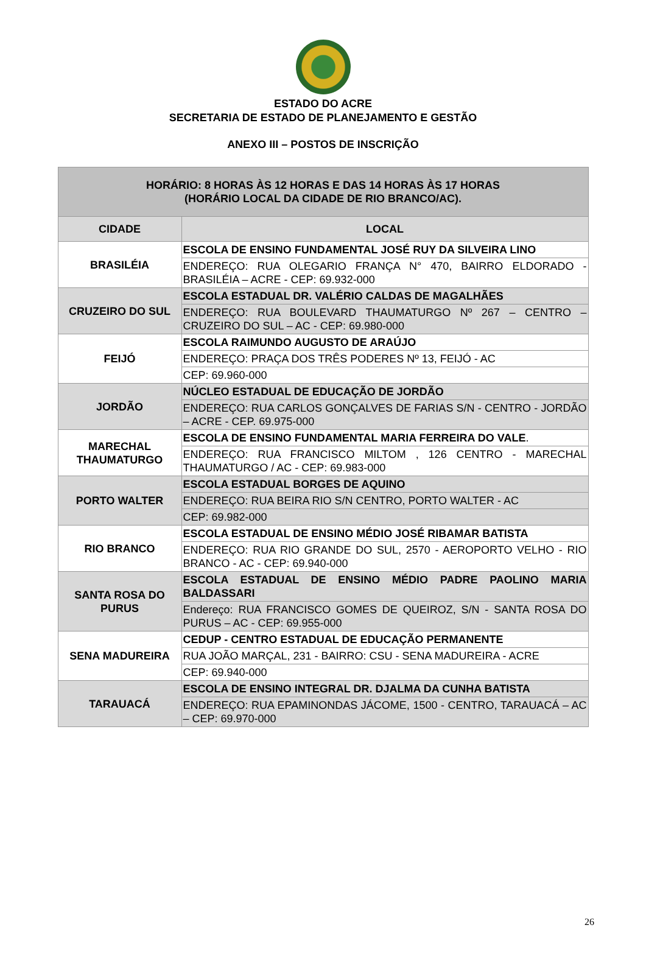ESTADO DO ACRE
SECRETARIA DE ESTADO DE PLANEJAMENTO E GESTÃO
ANEXO III – POSTOS DE INSCRIÇÃO
| HORÁRIO: 8 HORAS ÀS 12 HORAS E DAS 14 HORAS ÀS 17 HORAS (HORÁRIO LOCAL DA CIDADE DE RIO BRANCO/AC). | |
| --- | --- |
| CIDADE | LOCAL |
| BRASILÉIA | ESCOLA DE ENSINO FUNDAMENTAL JOSÉ RUY DA SILVEIRA LINO |
| | ENDEREÇO: RUA OLEGARIO FRANÇA N° 470, BAIRRO ELDORADO - BRASILÉIA – ACRE - CEP: 69.932-000 |
| CRUZEIRO DO SUL | ESCOLA ESTADUAL DR. VALÉRIO CALDAS DE MAGALHÃES |
| | ENDEREÇO: RUA BOULEVARD THAUMATURGO Nº 267 – CENTRO – CRUZEIRO DO SUL – AC - CEP: 69.980-000 |
| FEIJÓ | ESCOLA RAIMUNDO AUGUSTO DE ARAÚJO |
| | ENDEREÇO: PRAÇA DOS TRÊS PODERES Nº 13, FEIJÓ - AC |
| | CEP: 69.960-000 |
| JORDÃO | NÚCLEO ESTADUAL DE EDUCAÇÃO DE JORDÃO |
| | ENDEREÇO: RUA CARLOS GONÇALVES DE FARIAS S/N - CENTRO - JORDÃO – ACRE - CEP. 69.975-000 |
| MARECHAL THAUMATURGO | ESCOLA DE ENSINO FUNDAMENTAL MARIA FERREIRA DO VALE . |
| | ENDEREÇO: RUA FRANCISCO MILTOM , 126 CENTRO - MARECHAL THAUMATURGO / AC - CEP: 69.983-000 |
| PORTO WALTER | ESCOLA ESTADUAL BORGES DE AQUINO |
| | ENDEREÇO: RUA BEIRA RIO S/N CENTRO, PORTO WALTER - AC |
| | CEP: 69.982-000 |
| RIO BRANCO | ESCOLA ESTADUAL DE ENSINO MÉDIO JOSÉ RIBAMAR BATISTA |
| | ENDEREÇO: RUA RIO GRANDE DO SUL, 2570 - AEROPORTO VELHO - RIO BRANCO - AC - CEP: 69.940-000 |
| SANTA ROSA DO PURUS | ESCOLA ESTADUAL DE ENSINO MÉDIO PADRE PAOLINO MARIA BALDASSARI |
| | Endereço: RUA FRANCISCO GOMES DE QUEIROZ, S/N - SANTA ROSA DO PURUS – AC - CEP: 69.955-000 |
| SENA MADUREIRA | CEDUP - CENTRO ESTADUAL DE EDUCAÇÃO PERMANENTE |
| | RUA JOÃO MARÇAL, 231 - BAIRRO: CSU - SENA MADUREIRA - ACRE |
| | CEP: 69.940-000 |
| TARAUACÁ | ESCOLA DE ENSINO INTEGRAL DR. DJALMA DA CUNHA BATISTA |
| | ENDEREÇO: RUA EPAMINONDAS JÁCOME, 1500 - CENTRO, TARAUACÁ – AC – CEP: 69.970-000 |
26